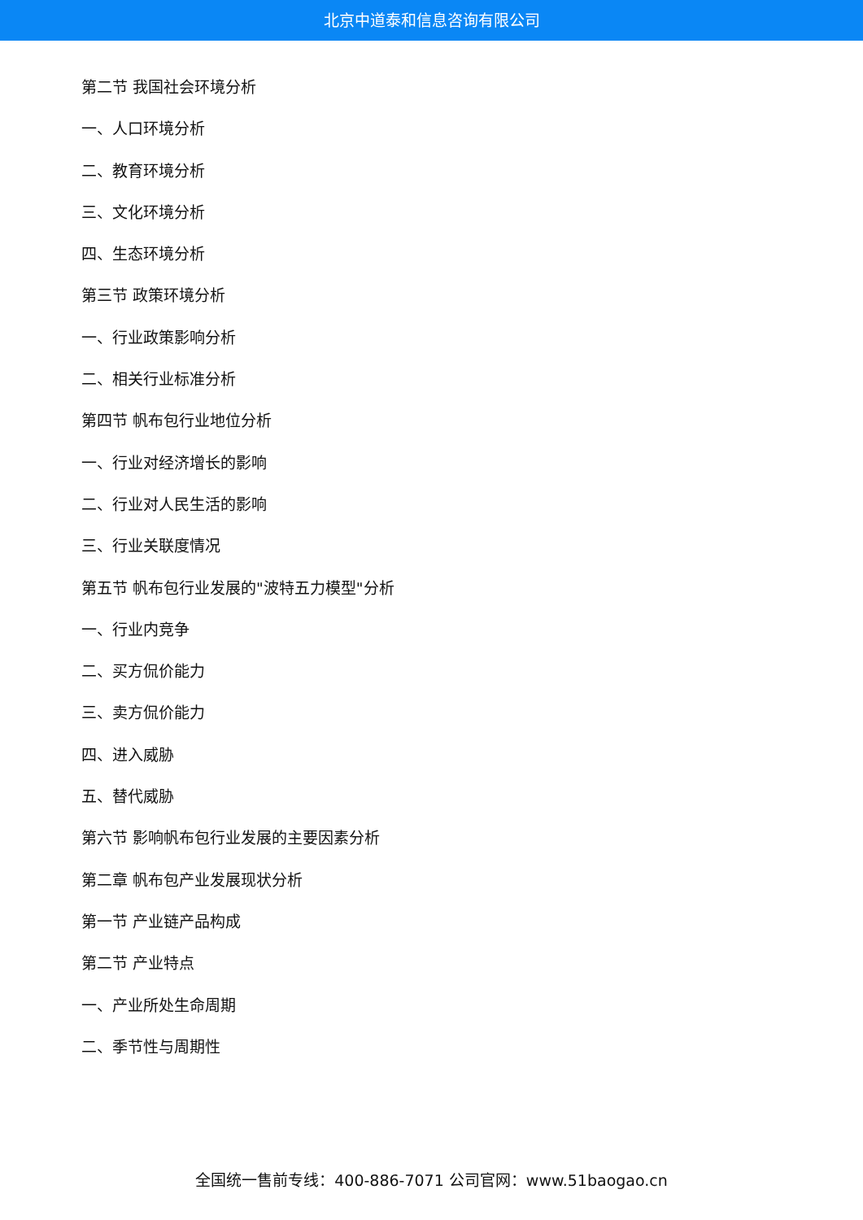北京中道泰和信息咨询有限公司
第二节 我国社会环境分析
一、人口环境分析
二、教育环境分析
三、文化环境分析
四、生态环境分析
第三节 政策环境分析
一、行业政策影响分析
二、相关行业标准分析
第四节 帆布包行业地位分析
一、行业对经济增长的影响
二、行业对人民生活的影响
三、行业关联度情况
第五节 帆布包行业发展的"波特五力模型"分析
一、行业内竞争
二、买方侃价能力
三、卖方侃价能力
四、进入威胁
五、替代威胁
第六节 影响帆布包行业发展的主要因素分析
第二章 帆布包产业发展现状分析
第一节 产业链产品构成
第二节 产业特点
一、产业所处生命周期
二、季节性与周期性
全国统一售前专线：400-886-7071 公司官网：www.51baogao.cn